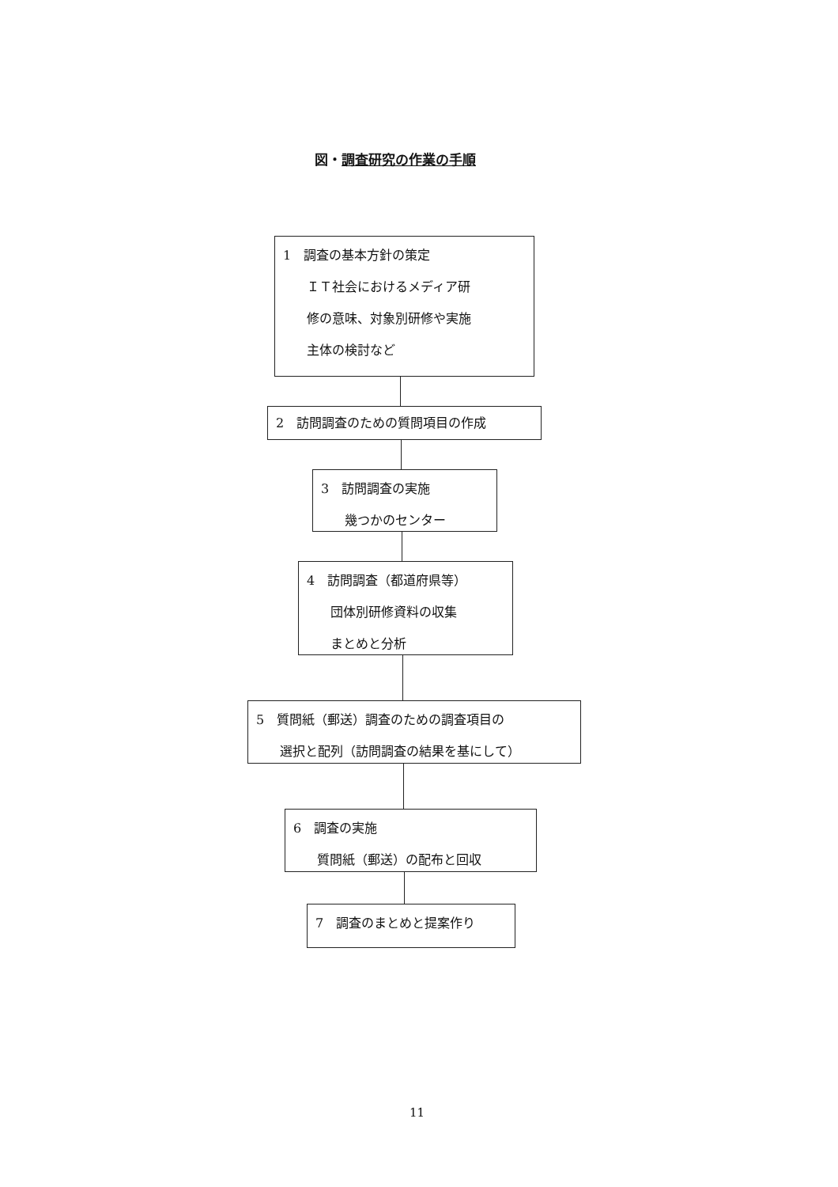図・調査研究の作業の手順
1　調査の基本方針の策定
ＩＴ社会におけるメディア研
修の意味、対象別研修や実施
主体の検討など
2　訪問調査のための質問項目の作成
3　訪問調査の実施
幾つかのセンター
4　訪問調査（都道府県等）
団体別研修資料の収集
まとめと分析
5　質問紙（郵送）調査のための調査項目の
選択と配列（訪問調査の結果を基にして）
6　調査の実施
質問紙（郵送）の配布と回収
7　調査のまとめと提案作り
11